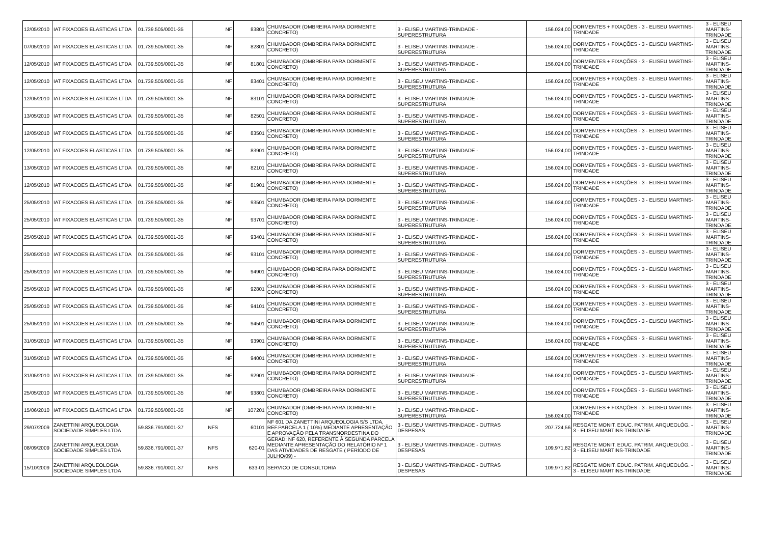| 12/05/2010 | IAT FIXACOES ELASTICAS LTDA | 01.739.505/0001-35 | NF | 83801 | CHUMBADOR (OMBREIRA PARA DORMENTE CONCRETO) | 3 - ELISEU MARTINS-TRINDADE - SUPERESTRUTURA | 156.024,00 | DORMENTES + FIXAÇÕES - 3 - ELISEU MARTINS-TRINDADE | 3 - ELISEU MARTINS-TRINDADE |
| 07/05/2010 | IAT FIXACOES ELASTICAS LTDA | 01.739.505/0001-35 | NF | 82801 | CHUMBADOR (OMBREIRA PARA DORMENTE CONCRETO) | 3 - ELISEU MARTINS-TRINDADE - SUPERESTRUTURA | 156.024,00 | DORMENTES + FIXAÇÕES - 3 - ELISEU MARTINS-TRINDADE | 3 - ELISEU MARTINS-TRINDADE |
| 12/05/2010 | IAT FIXACOES ELASTICAS LTDA | 01.739.505/0001-35 | NF | 81801 | CHUMBADOR (OMBREIRA PARA DORMENTE CONCRETO) | 3 - ELISEU MARTINS-TRINDADE - SUPERESTRUTURA | 156.024,00 | DORMENTES + FIXAÇÕES - 3 - ELISEU MARTINS-TRINDADE | 3 - ELISEU MARTINS-TRINDADE |
| 12/05/2010 | IAT FIXACOES ELASTICAS LTDA | 01.739.505/0001-35 | NF | 83401 | CHUMBADOR (OMBREIRA PARA DORMENTE CONCRETO) | 3 - ELISEU MARTINS-TRINDADE - SUPERESTRUTURA | 156.024,00 | DORMENTES + FIXAÇÕES - 3 - ELISEU MARTINS-TRINDADE | 3 - ELISEU MARTINS-TRINDADE |
| 12/05/2010 | IAT FIXACOES ELASTICAS LTDA | 01.739.505/0001-35 | NF | 83101 | CHUMBADOR (OMBREIRA PARA DORMENTE CONCRETO) | 3 - ELISEU MARTINS-TRINDADE - SUPERESTRUTURA | 156.024,00 | DORMENTES + FIXAÇÕES - 3 - ELISEU MARTINS-TRINDADE | 3 - ELISEU MARTINS-TRINDADE |
| 13/05/2010 | IAT FIXACOES ELASTICAS LTDA | 01.739.505/0001-35 | NF | 82501 | CHUMBADOR (OMBREIRA PARA DORMENTE CONCRETO) | 3 - ELISEU MARTINS-TRINDADE - SUPERESTRUTURA | 156.024,00 | DORMENTES + FIXAÇÕES - 3 - ELISEU MARTINS-TRINDADE | 3 - ELISEU MARTINS-TRINDADE |
| 12/05/2010 | IAT FIXACOES ELASTICAS LTDA | 01.739.505/0001-35 | NF | 83501 | CHUMBADOR (OMBREIRA PARA DORMENTE CONCRETO) | 3 - ELISEU MARTINS-TRINDADE - SUPERESTRUTURA | 156.024,00 | DORMENTES + FIXAÇÕES - 3 - ELISEU MARTINS-TRINDADE | 3 - ELISEU MARTINS-TRINDADE |
| 12/05/2010 | IAT FIXACOES ELASTICAS LTDA | 01.739.505/0001-35 | NF | 83901 | CHUMBADOR (OMBREIRA PARA DORMENTE CONCRETO) | 3 - ELISEU MARTINS-TRINDADE - SUPERESTRUTURA | 156.024,00 | DORMENTES + FIXAÇÕES - 3 - ELISEU MARTINS-TRINDADE | 3 - ELISEU MARTINS-TRINDADE |
| 13/05/2010 | IAT FIXACOES ELASTICAS LTDA | 01.739.505/0001-35 | NF | 82101 | CHUMBADOR (OMBREIRA PARA DORMENTE CONCRETO) | 3 - ELISEU MARTINS-TRINDADE - SUPERESTRUTURA | 156.024,00 | DORMENTES + FIXAÇÕES - 3 - ELISEU MARTINS-TRINDADE | 3 - ELISEU MARTINS-TRINDADE |
| 12/05/2010 | IAT FIXACOES ELASTICAS LTDA | 01.739.505/0001-35 | NF | 81901 | CHUMBADOR (OMBREIRA PARA DORMENTE CONCRETO) | 3 - ELISEU MARTINS-TRINDADE - SUPERESTRUTURA | 156.024,00 | DORMENTES + FIXAÇÕES - 3 - ELISEU MARTINS-TRINDADE | 3 - ELISEU MARTINS-TRINDADE |
| 25/05/2010 | IAT FIXACOES ELASTICAS LTDA | 01.739.505/0001-35 | NF | 93501 | CHUMBADOR (OMBREIRA PARA DORMENTE CONCRETO) | 3 - ELISEU MARTINS-TRINDADE - SUPERESTRUTURA | 156.024,00 | DORMENTES + FIXAÇÕES - 3 - ELISEU MARTINS-TRINDADE | 3 - ELISEU MARTINS-TRINDADE |
| 25/05/2010 | IAT FIXACOES ELASTICAS LTDA | 01.739.505/0001-35 | NF | 93701 | CHUMBADOR (OMBREIRA PARA DORMENTE CONCRETO) | 3 - ELISEU MARTINS-TRINDADE - SUPERESTRUTURA | 156.024,00 | DORMENTES + FIXAÇÕES - 3 - ELISEU MARTINS-TRINDADE | 3 - ELISEU MARTINS-TRINDADE |
| 25/05/2010 | IAT FIXACOES ELASTICAS LTDA | 01.739.505/0001-35 | NF | 93401 | CHUMBADOR (OMBREIRA PARA DORMENTE CONCRETO) | 3 - ELISEU MARTINS-TRINDADE - SUPERESTRUTURA | 156.024,00 | DORMENTES + FIXAÇÕES - 3 - ELISEU MARTINS-TRINDADE | 3 - ELISEU MARTINS-TRINDADE |
| 25/05/2010 | IAT FIXACOES ELASTICAS LTDA | 01.739.505/0001-35 | NF | 93101 | CHUMBADOR (OMBREIRA PARA DORMENTE CONCRETO) | 3 - ELISEU MARTINS-TRINDADE - SUPERESTRUTURA | 156.024,00 | DORMENTES + FIXAÇÕES - 3 - ELISEU MARTINS-TRINDADE | 3 - ELISEU MARTINS-TRINDADE |
| 25/05/2010 | IAT FIXACOES ELASTICAS LTDA | 01.739.505/0001-35 | NF | 94901 | CHUMBADOR (OMBREIRA PARA DORMENTE CONCRETO) | 3 - ELISEU MARTINS-TRINDADE - SUPERESTRUTURA | 156.024,00 | DORMENTES + FIXAÇÕES - 3 - ELISEU MARTINS-TRINDADE | 3 - ELISEU MARTINS-TRINDADE |
| 25/05/2010 | IAT FIXACOES ELASTICAS LTDA | 01.739.505/0001-35 | NF | 92801 | CHUMBADOR (OMBREIRA PARA DORMENTE CONCRETO) | 3 - ELISEU MARTINS-TRINDADE - SUPERESTRUTURA | 156.024,00 | DORMENTES + FIXAÇÕES - 3 - ELISEU MARTINS-TRINDADE | 3 - ELISEU MARTINS-TRINDADE |
| 25/05/2010 | IAT FIXACOES ELASTICAS LTDA | 01.739.505/0001-35 | NF | 94101 | CHUMBADOR (OMBREIRA PARA DORMENTE CONCRETO) | 3 - ELISEU MARTINS-TRINDADE - SUPERESTRUTURA | 156.024,00 | DORMENTES + FIXAÇÕES - 3 - ELISEU MARTINS-TRINDADE | 3 - ELISEU MARTINS-TRINDADE |
| 25/05/2010 | IAT FIXACOES ELASTICAS LTDA | 01.739.505/0001-35 | NF | 94501 | CHUMBADOR (OMBREIRA PARA DORMENTE CONCRETO) | 3 - ELISEU MARTINS-TRINDADE - SUPERESTRUTURA | 156.024,00 | DORMENTES + FIXAÇÕES - 3 - ELISEU MARTINS-TRINDADE | 3 - ELISEU MARTINS-TRINDADE |
| 31/05/2010 | IAT FIXACOES ELASTICAS LTDA | 01.739.505/0001-35 | NF | 93901 | CHUMBADOR (OMBREIRA PARA DORMENTE CONCRETO) | 3 - ELISEU MARTINS-TRINDADE - SUPERESTRUTURA | 156.024,00 | DORMENTES + FIXAÇÕES - 3 - ELISEU MARTINS-TRINDADE | 3 - ELISEU MARTINS-TRINDADE |
| 31/05/2010 | IAT FIXACOES ELASTICAS LTDA | 01.739.505/0001-35 | NF | 94001 | CHUMBADOR (OMBREIRA PARA DORMENTE CONCRETO) | 3 - ELISEU MARTINS-TRINDADE - SUPERESTRUTURA | 156.024,00 | DORMENTES + FIXAÇÕES - 3 - ELISEU MARTINS-TRINDADE | 3 - ELISEU MARTINS-TRINDADE |
| 31/05/2010 | IAT FIXACOES ELASTICAS LTDA | 01.739.505/0001-35 | NF | 92901 | CHUMBADOR (OMBREIRA PARA DORMENTE CONCRETO) | 3 - ELISEU MARTINS-TRINDADE - SUPERESTRUTURA | 156.024,00 | DORMENTES + FIXAÇÕES - 3 - ELISEU MARTINS-TRINDADE | 3 - ELISEU MARTINS-TRINDADE |
| 25/05/2010 | IAT FIXACOES ELASTICAS LTDA | 01.739.505/0001-35 | NF | 93801 | CHUMBADOR (OMBREIRA PARA DORMENTE CONCRETO) | 3 - ELISEU MARTINS-TRINDADE - SUPERESTRUTURA | 156.024,00 | DORMENTES + FIXAÇÕES - 3 - ELISEU MARTINS-TRINDADE | 3 - ELISEU MARTINS-TRINDADE |
| 15/06/2010 | IAT FIXACOES ELASTICAS LTDA | 01.739.505/0001-35 | NF | 107201 | CHUMBADOR (OMBREIRA PARA DORMENTE CONCRETO) | 3 - ELISEU MARTINS-TRINDADE - SUPERESTRUTURA | 156.024,00 | DORMENTES + FIXAÇÕES - 3 - ELISEU MARTINS-TRINDADE | 3 - ELISEU MARTINS-TRINDADE |
| 29/07/2009 | ZANETTINI ARQUEOLOGIA SOCIEDADE SIMPLES LTDA | 59.836.791/0001-37 | NFS | 60101 | NF 601 DA ZANETTINI ARQUEOLOGIA S/S LTDA, REF.PARCELA 1 ( 10%) MEDIANTE APRESENTAÇÃO E APROVAÇÃO PELA TRANSNORDESTINA DO | 3 - ELISEU MARTINS-TRINDADE - OUTRAS DESPESAS | 207.724,56 | RESGATE MONIT. EDUC. PATRIM. ARQUEOLÓG. - 3 - ELISEU MARTINS-TRINDADE | 3 - ELISEU MARTINS-TRINDADE |
| 08/09/2009 | ZANETTINI ARQUEOLOGIA SOCIEDADE SIMPLES LTDA | 59.836.791/0001-37 | NFS | 620-01 | GERAD: NF 620, REFERENTE À SEGUNDA PARCELA MEDIANTE APRESENTAÇÃO DO RELATÓRIO Nº 1 DAS ATIVIDADES DE RESGATE ( PERÍODO DE JULHO/09) - | 3 - ELISEU MARTINS-TRINDADE - OUTRAS DESPESAS | 109.971,82 | RESGATE MONIT. EDUC. PATRIM. ARQUEOLÓG. - 3 - ELISEU MARTINS-TRINDADE | 3 - ELISEU MARTINS-TRINDADE |
| 15/10/2009 | ZANETTINI ARQUEOLOGIA SOCIEDADE SIMPLES LTDA | 59.836.791/0001-37 | NFS | 633-01 | SERVICO DE CONSULTORIA | 3 - ELISEU MARTINS-TRINDADE - OUTRAS DESPESAS | 109.971,82 | RESGATE MONIT. EDUC. PATRIM. ARQUEOLÓG. - 3 - ELISEU MARTINS-TRINDADE | 3 - ELISEU MARTINS-TRINDADE |